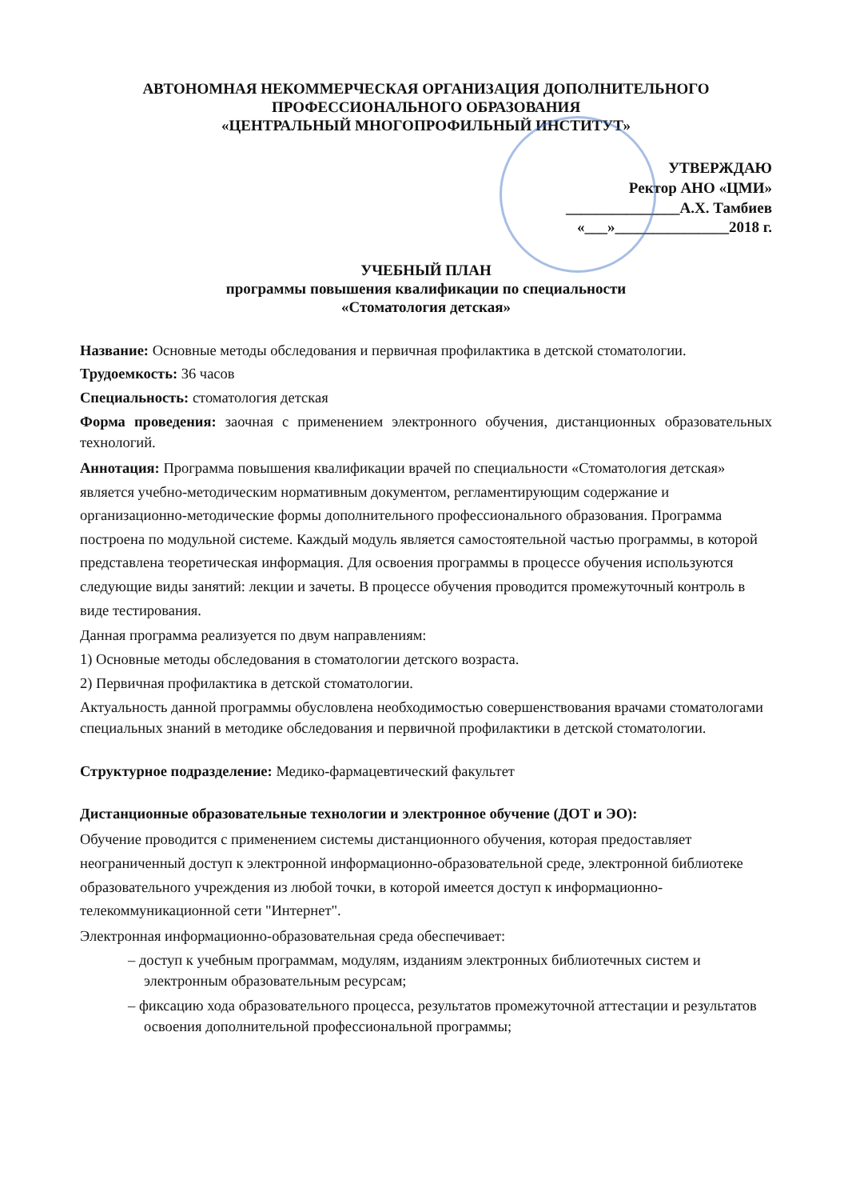АВТОНОМНАЯ НЕКОММЕРЧЕСКАЯ ОРГАНИЗАЦИЯ ДОПОЛНИТЕЛЬНОГО
ПРОФЕССИОНАЛЬНОГО ОБРАЗОВАНИЯ
«ЦЕНТРАЛЬНЫЙ МНОГОПРОФИЛЬНЫЙ ИНСТИТУТ»
УТВЕРЖДАЮ
Ректор АНО «ЦМИ»
_______________А.Х. Тамбиев
«___»_______________2018 г.
УЧЕБНЫЙ ПЛАН
программы повышения квалификации по специальности
«Стоматология детская»
Название: Основные методы обследования и первичная профилактика в детской стоматологии.
Трудоемкость: 36 часов
Специальность: стоматология детская
Форма проведения: заочная с применением электронного обучения, дистанционных образовательных технологий.
Аннотация: Программа повышения квалификации врачей по специальности «Стоматология детская» является учебно-методическим нормативным документом, регламентирующим содержание и организационно-методические формы дополнительного профессионального образования. Программа построена по модульной системе. Каждый модуль является самостоятельной частью программы, в которой представлена теоретическая информация. Для освоения программы в процессе обучения используются следующие виды занятий: лекции и зачеты. В процессе обучения проводится промежуточный контроль в виде тестирования.
Данная программа реализуется по двум направлениям:
1) Основные методы обследования в стоматологии детского возраста.
2) Первичная профилактика в детской стоматологии.
Актуальность данной программы обусловлена необходимостью совершенствования врачами стоматологами специальных знаний в методике обследования и первичной профилактики в детской стоматологии.
Структурное подразделение: Медико-фармацевтический факультет
Дистанционные образовательные технологии и электронное обучение (ДОТ и ЭО):
Обучение проводится с применением системы дистанционного обучения, которая предоставляет неограниченный доступ к электронной информационно-образовательной среде, электронной библиотеке образовательного учреждения из любой точки, в которой имеется доступ к информационно-телекоммуникационной сети "Интернет".
Электронная информационно-образовательная среда обеспечивает:
– доступ к учебным программам, модулям, изданиям электронных библиотечных систем и электронным образовательным ресурсам;
– фиксацию хода образовательного процесса, результатов промежуточной аттестации и результатов освоения дополнительной профессиональной программы;